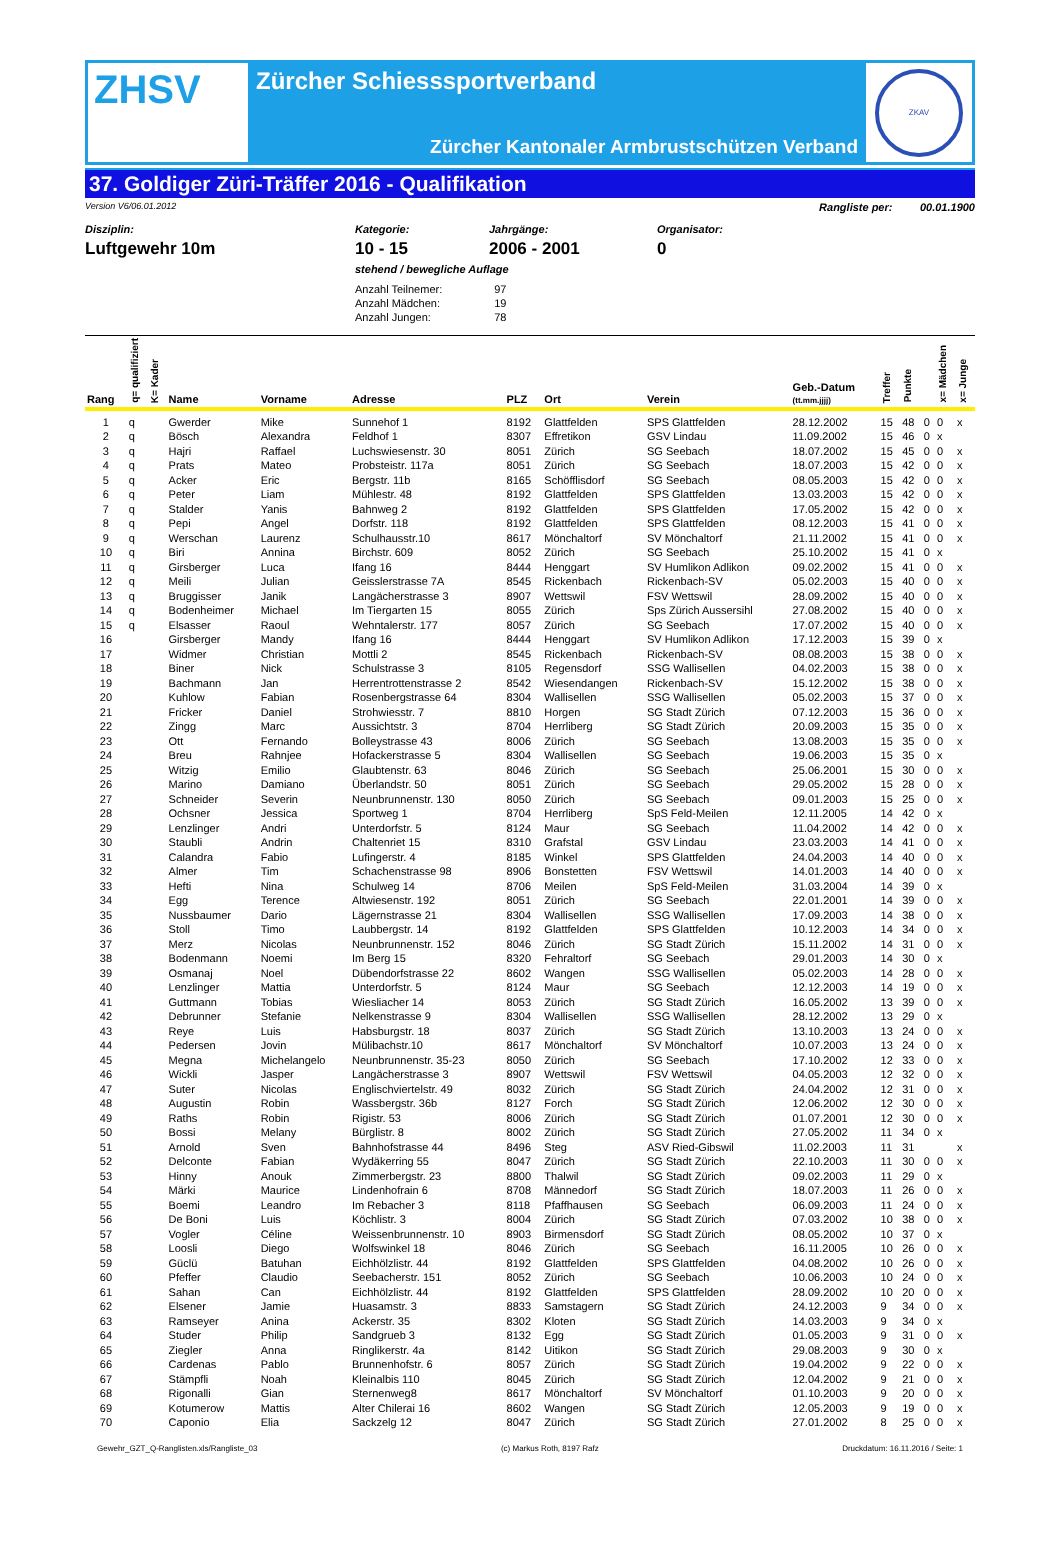ZHSV
Zürcher Schiesssportverband
Zürcher Kantonaler Armbrustschützen Verband
ZKAV
37. Goldiger Züri-Träffer 2016 - Qualifikation
Version V6/06.01.2012 Rangliste per: 00.01.1900
Disziplin:
Luftgewehr 10m
Kategorie:
10 - 15
Jahrgänge:
2006 - 2001
Organisator:
0
stehend / bewegliche Auflage
| Anzahl Teilnemer: | 97 |
| Anzahl Mädchen: | 19 |
| Anzahl Jungen: | 78 |
| Rang | q= qualifiziert | K= Kader | Name | Vorname | Adresse | PLZ | Ort | Verein | Geb.-Datum (tt.mm.jjjj) | Treffer | Punkte | | x= Mädchen | x= Junge |
| --- | --- | --- | --- | --- | --- | --- | --- | --- | --- | --- | --- | --- | --- | --- |
| 1 | q | | Gwerder | Mike | Sunnehof 1 | 8192 | Glattfelden | SPS Glattfelden | 28.12.2002 | 15 | 48 | 0 | 0 | x |
| 2 | q | | Bösch | Alexandra | Feldhof 1 | 8307 | Effretikon | GSV Lindau | 11.09.2002 | 15 | 46 | 0 | x | |
| 3 | q | | Hajri | Raffael | Luchswiesenstr. 30 | 8051 | Zürich | SG Seebach | 18.07.2002 | 15 | 45 | 0 | 0 | x |
| 4 | q | | Prats | Mateo | Probsteistr. 117a | 8051 | Zürich | SG Seebach | 18.07.2003 | 15 | 42 | 0 | 0 | x |
| 5 | q | | Acker | Eric | Bergstr. 11b | 8165 | Schöfflisdorf | SG Seebach | 08.05.2003 | 15 | 42 | 0 | 0 | x |
| 6 | q | | Peter | Liam | Mühlestr. 48 | 8192 | Glattfelden | SPS Glattfelden | 13.03.2003 | 15 | 42 | 0 | 0 | x |
| 7 | q | | Stalder | Yanis | Bahnweg 2 | 8192 | Glattfelden | SPS Glattfelden | 17.05.2002 | 15 | 42 | 0 | 0 | x |
| 8 | q | | Pepi | Angel | Dorfstr. 118 | 8192 | Glattfelden | SPS Glattfelden | 08.12.2003 | 15 | 41 | 0 | 0 | x |
| 9 | q | | Werschan | Laurenz | Schulhausstr.10 | 8617 | Mönchaltorf | SV Mönchaltorf | 21.11.2002 | 15 | 41 | 0 | 0 | x |
| 10 | q | | Biri | Annina | Birchstr. 609 | 8052 | Zürich | SG Seebach | 25.10.2002 | 15 | 41 | 0 | x | |
| 11 | q | | Girsberger | Luca | Ifang 16 | 8444 | Henggart | SV Humlikon Adlikon | 09.02.2002 | 15 | 41 | 0 | 0 | x |
| 12 | q | | Meili | Julian | Geisslerstrasse 7A | 8545 | Rickenbach | Rickenbach-SV | 05.02.2003 | 15 | 40 | 0 | 0 | x |
| 13 | q | | Bruggisser | Janik | Langächerstrasse 3 | 8907 | Wettswil | FSV Wettswil | 28.09.2002 | 15 | 40 | 0 | 0 | x |
| 14 | q | | Bodenheimer | Michael | Im Tiergarten 15 | 8055 | Zürich | Sps Zürich Aussersihl | 27.08.2002 | 15 | 40 | 0 | 0 | x |
| 15 | q | | Elsasser | Raoul | Wehntalerstr. 177 | 8057 | Zürich | SG Seebach | 17.07.2002 | 15 | 40 | 0 | 0 | x |
| 16 | | | Girsberger | Mandy | Ifang 16 | 8444 | Henggart | SV Humlikon Adlikon | 17.12.2003 | 15 | 39 | 0 | x | |
| 17 | | | Widmer | Christian | Mottli 2 | 8545 | Rickenbach | Rickenbach-SV | 08.08.2003 | 15 | 38 | 0 | 0 | x |
| 18 | | | Biner | Nick | Schulstrasse 3 | 8105 | Regensdorf | SSG Wallisellen | 04.02.2003 | 15 | 38 | 0 | 0 | x |
| 19 | | | Bachmann | Jan | Herrentrottenstrasse 2 | 8542 | Wiesendangen | Rickenbach-SV | 15.12.2002 | 15 | 38 | 0 | 0 | x |
| 20 | | | Kuhlow | Fabian | Rosenbergstrasse 64 | 8304 | Wallisellen | SSG Wallisellen | 05.02.2003 | 15 | 37 | 0 | 0 | x |
| 21 | | | Fricker | Daniel | Strohwiesstr. 7 | 8810 | Horgen | SG Stadt Zürich | 07.12.2003 | 15 | 36 | 0 | 0 | x |
| 22 | | | Zingg | Marc | Aussichtstr. 3 | 8704 | Herrliberg | SG Stadt Zürich | 20.09.2003 | 15 | 35 | 0 | 0 | x |
| 23 | | | Ott | Fernando | Bolleystrasse 43 | 8006 | Zürich | SG Seebach | 13.08.2003 | 15 | 35 | 0 | 0 | x |
| 24 | | | Breu | Rahnjee | Hofackerstrasse 5 | 8304 | Wallisellen | SG Seebach | 19.06.2003 | 15 | 35 | 0 | x | |
| 25 | | | Witzig | Emilio | Glaubtenstr. 63 | 8046 | Zürich | SG Seebach | 25.06.2001 | 15 | 30 | 0 | 0 | x |
| 26 | | | Marino | Damiano | Überlandstr. 50 | 8051 | Zürich | SG Seebach | 29.05.2002 | 15 | 28 | 0 | 0 | x |
| 27 | | | Schneider | Severin | Neunbrunnenstr. 130 | 8050 | Zürich | SG Seebach | 09.01.2003 | 15 | 25 | 0 | 0 | x |
| 28 | | | Ochsner | Jessica | Sportweg 1 | 8704 | Herrliberg | SpS Feld-Meilen | 12.11.2005 | 14 | 42 | 0 | x | |
| 29 | | | Lenzlinger | Andri | Unterdorfstr. 5 | 8124 | Maur | SG Seebach | 11.04.2002 | 14 | 42 | 0 | 0 | x |
| 30 | | | Staubli | Andrin | Chaltenriet 15 | 8310 | Grafstal | GSV Lindau | 23.03.2003 | 14 | 41 | 0 | 0 | x |
| 31 | | | Calandra | Fabio | Lufingerstr. 4 | 8185 | Winkel | SPS Glattfelden | 24.04.2003 | 14 | 40 | 0 | 0 | x |
| 32 | | | Almer | Tim | Schachenstrasse 98 | 8906 | Bonstetten | FSV Wettswil | 14.01.2003 | 14 | 40 | 0 | 0 | x |
| 33 | | | Hefti | Nina | Schulweg 14 | 8706 | Meilen | SpS Feld-Meilen | 31.03.2004 | 14 | 39 | 0 | x | |
| 34 | | | Egg | Terence | Altwiesenstr. 192 | 8051 | Zürich | SG Seebach | 22.01.2001 | 14 | 39 | 0 | 0 | x |
| 35 | | | Nussbaumer | Dario | Lägernstrasse 21 | 8304 | Wallisellen | SSG Wallisellen | 17.09.2003 | 14 | 38 | 0 | 0 | x |
| 36 | | | Stoll | Timo | Laubbergstr. 14 | 8192 | Glattfelden | SPS Glattfelden | 10.12.2003 | 14 | 34 | 0 | 0 | x |
| 37 | | | Merz | Nicolas | Neunbrunnenstr. 152 | 8046 | Zürich | SG Stadt Zürich | 15.11.2002 | 14 | 31 | 0 | 0 | x |
| 38 | | | Bodenmann | Noemi | Im Berg 15 | 8320 | Fehraltorf | SG Seebach | 29.01.2003 | 14 | 30 | 0 | x | |
| 39 | | | Osmanaj | Noel | Dübendorfstrasse 22 | 8602 | Wangen | SSG Wallisellen | 05.02.2003 | 14 | 28 | 0 | 0 | x |
| 40 | | | Lenzlinger | Mattia | Unterdorfstr. 5 | 8124 | Maur | SG Seebach | 12.12.2003 | 14 | 19 | 0 | 0 | x |
| 41 | | | Guttmann | Tobias | Wiesliacher 14 | 8053 | Zürich | SG Stadt Zürich | 16.05.2002 | 13 | 39 | 0 | 0 | x |
| 42 | | | Debrunner | Stefanie | Nelkenstrasse 9 | 8304 | Wallisellen | SSG Wallisellen | 28.12.2002 | 13 | 29 | 0 | x | |
| 43 | | | Reye | Luis | Habsburgstr. 18 | 8037 | Zürich | SG Stadt Zürich | 13.10.2003 | 13 | 24 | 0 | 0 | x |
| 44 | | | Pedersen | Jovin | Mülibachstr.10 | 8617 | Mönchaltorf | SV Mönchaltorf | 10.07.2003 | 13 | 24 | 0 | 0 | x |
| 45 | | | Megna | Michelangelo | Neunbrunnenstr. 35-23 | 8050 | Zürich | SG Seebach | 17.10.2002 | 12 | 33 | 0 | 0 | x |
| 46 | | | Wickli | Jasper | Langächerstrasse 3 | 8907 | Wettswil | FSV Wettswil | 04.05.2003 | 12 | 32 | 0 | 0 | x |
| 47 | | | Suter | Nicolas | Englischviertelstr. 49 | 8032 | Zürich | SG Stadt Zürich | 24.04.2002 | 12 | 31 | 0 | 0 | x |
| 48 | | | Augustin | Robin | Wassbergstr. 36b | 8127 | Forch | SG Stadt Zürich | 12.06.2002 | 12 | 30 | 0 | 0 | x |
| 49 | | | Raths | Robin | Rigistr. 53 | 8006 | Zürich | SG Stadt Zürich | 01.07.2001 | 12 | 30 | 0 | 0 | x |
| 50 | | | Bossi | Melany | Bürglistr. 8 | 8002 | Zürich | SG Stadt Zürich | 27.05.2002 | 11 | 34 | 0 | x | |
| 51 | | | Arnold | Sven | Bahnhofstrasse 44 | 8496 | Steg | ASV Ried-Gibswil | 11.02.2003 | 11 | 31 | | | x |
| 52 | | | Delconte | Fabian | Wydäkerring 55 | 8047 | Zürich | SG Stadt Zürich | 22.10.2003 | 11 | 30 | 0 | 0 | x |
| 53 | | | Hinny | Anouk | Zimmerbergstr. 23 | 8800 | Thalwil | SG Stadt Zürich | 09.02.2003 | 11 | 29 | 0 | x | |
| 54 | | | Märki | Maurice | Lindenhofrain 6 | 8708 | Männedorf | SG Stadt Zürich | 18.07.2003 | 11 | 26 | 0 | 0 | x |
| 55 | | | Boemi | Leandro | Im Rebacher 3 | 8118 | Pfaffhausen | SG Seebach | 06.09.2003 | 11 | 24 | 0 | 0 | x |
| 56 | | | De Boni | Luis | Köchlistr. 3 | 8004 | Zürich | SG Stadt Zürich | 07.03.2002 | 10 | 38 | 0 | 0 | x |
| 57 | | | Vogler | Céline | Weissenbrunnenstr. 10 | 8903 | Birmensdorf | SG Stadt Zürich | 08.05.2002 | 10 | 37 | 0 | x | |
| 58 | | | Loosli | Diego | Wolfswinkel 18 | 8046 | Zürich | SG Seebach | 16.11.2005 | 10 | 26 | 0 | 0 | x |
| 59 | | | Güclü | Batuhan | Eichhölzlistr. 44 | 8192 | Glattfelden | SPS Glattfelden | 04.08.2002 | 10 | 26 | 0 | 0 | x |
| 60 | | | Pfeffer | Claudio | Seebacherstr. 151 | 8052 | Zürich | SG Seebach | 10.06.2003 | 10 | 24 | 0 | 0 | x |
| 61 | | | Sahan | Can | Eichhölzlistr. 44 | 8192 | Glattfelden | SPS Glattfelden | 28.09.2002 | 10 | 20 | 0 | 0 | x |
| 62 | | | Elsener | Jamie | Huasamstr. 3 | 8833 | Samstagern | SG Stadt Zürich | 24.12.2003 | 9 | 34 | 0 | 0 | x |
| 63 | | | Ramseyer | Anina | Ackerstr. 35 | 8302 | Kloten | SG Stadt Zürich | 14.03.2003 | 9 | 34 | 0 | x | |
| 64 | | | Studer | Philip | Sandgrueb 3 | 8132 | Egg | SG Stadt Zürich | 01.05.2003 | 9 | 31 | 0 | 0 | x |
| 65 | | | Ziegler | Anna | Ringlikerstr. 4a | 8142 | Uitikon | SG Stadt Zürich | 29.08.2003 | 9 | 30 | 0 | x | |
| 66 | | | Cardenas | Pablo | Brunnenhofstr. 6 | 8057 | Zürich | SG Stadt Zürich | 19.04.2002 | 9 | 22 | 0 | 0 | x |
| 67 | | | Stämpfli | Noah | Kleinalbis 110 | 8045 | Zürich | SG Stadt Zürich | 12.04.2002 | 9 | 21 | 0 | 0 | x |
| 68 | | | Rigonalli | Gian | Sternenweg8 | 8617 | Mönchaltorf | SV Mönchaltorf | 01.10.2003 | 9 | 20 | 0 | 0 | x |
| 69 | | | Kotumerow | Mattis | Alter Chilerai 16 | 8602 | Wangen | SG Stadt Zürich | 12.05.2003 | 9 | 19 | 0 | 0 | x |
| 70 | | | Caponio | Elia | Sackzelg 12 | 8047 | Zürich | SG Stadt Zürich | 27.01.2002 | 8 | 25 | 0 | 0 | x |
Gewehr_GZT_Q-Ranglisten.xls/Rangliste_03 (c) Markus Roth, 8197 Rafz Druckdatum: 16.11.2016 / Seite: 1